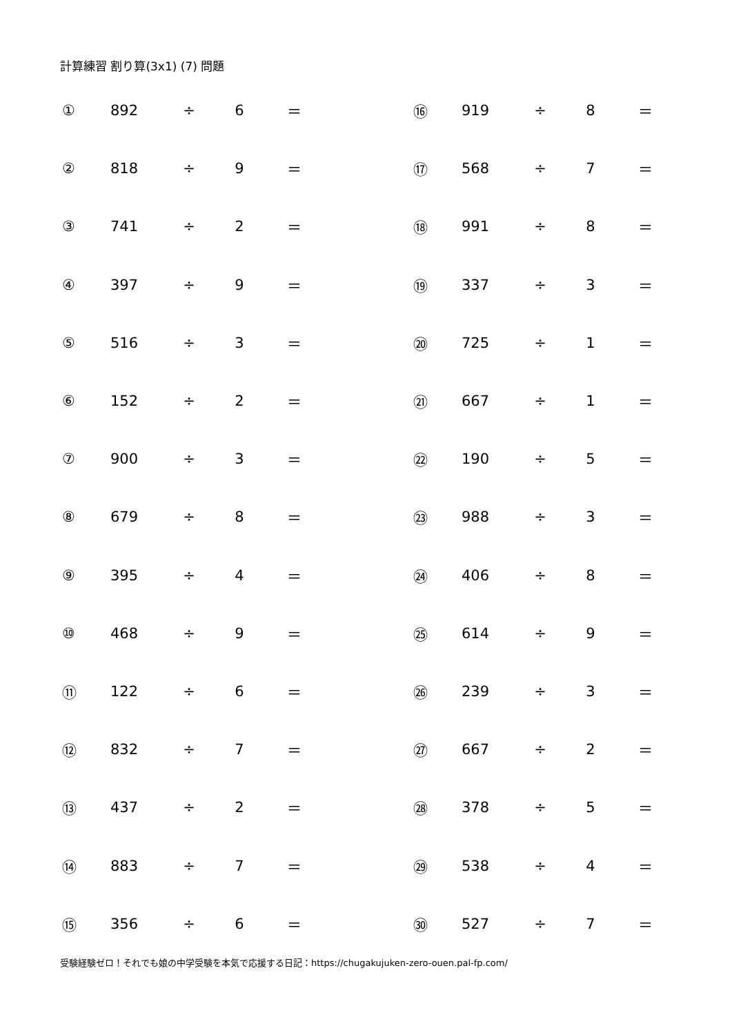計算練習 割り算(3x1) (7) 問題
| ① | 892 | ÷ | 6 | ＝ | | ⑯ | 919 | ÷ | 8 | ＝ |
| ② | 818 | ÷ | 9 | ＝ | | ⑰ | 568 | ÷ | 7 | ＝ |
| ③ | 741 | ÷ | 2 | ＝ | | ⑱ | 991 | ÷ | 8 | ＝ |
| ④ | 397 | ÷ | 9 | ＝ | | ⑲ | 337 | ÷ | 3 | ＝ |
| ⑤ | 516 | ÷ | 3 | ＝ | | ⑳ | 725 | ÷ | 1 | ＝ |
| ⑥ | 152 | ÷ | 2 | ＝ | | ㉑ | 667 | ÷ | 1 | ＝ |
| ⑦ | 900 | ÷ | 3 | ＝ | | ㉒ | 190 | ÷ | 5 | ＝ |
| ⑧ | 679 | ÷ | 8 | ＝ | | ㉓ | 988 | ÷ | 3 | ＝ |
| ⑨ | 395 | ÷ | 4 | ＝ | | ㉔ | 406 | ÷ | 8 | ＝ |
| ⑩ | 468 | ÷ | 9 | ＝ | | ㉕ | 614 | ÷ | 9 | ＝ |
| ⑪ | 122 | ÷ | 6 | ＝ | | ㉖ | 239 | ÷ | 3 | ＝ |
| ⑫ | 832 | ÷ | 7 | ＝ | | ㉗ | 667 | ÷ | 2 | ＝ |
| ⑬ | 437 | ÷ | 2 | ＝ | | ㉘ | 378 | ÷ | 5 | ＝ |
| ⑭ | 883 | ÷ | 7 | ＝ | | ㉙ | 538 | ÷ | 4 | ＝ |
| ⑮ | 356 | ÷ | 6 | ＝ | | ㉚ | 527 | ÷ | 7 | ＝ |
受験経験ゼロ！それでも娘の中学受験を本気で応援する日記：https://chugakujuken-zero-ouen.pal-fp.com/